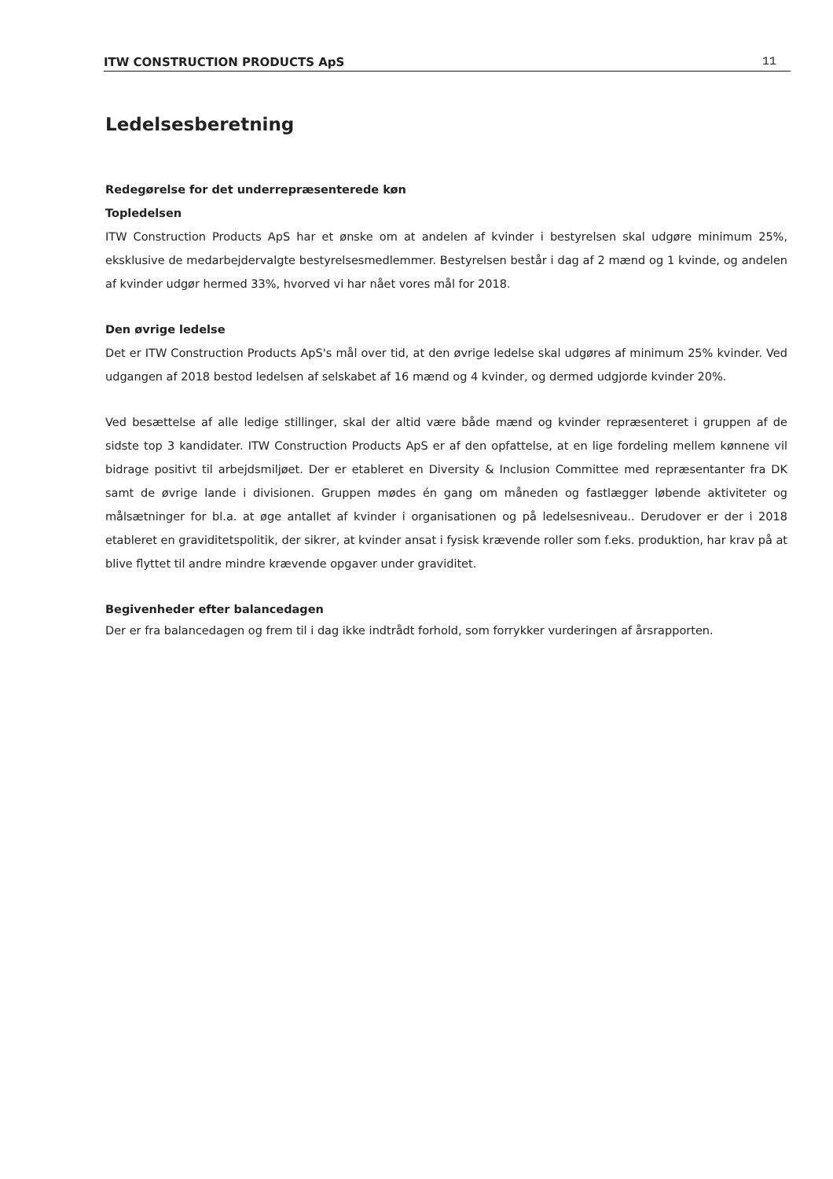ITW CONSTRUCTION PRODUCTS ApS 11
Ledelsesberetning
Redegørelse for det underrepræsenterede køn
Topledelsen
ITW Construction Products ApS har et ønske om at andelen af kvinder i bestyrelsen skal udgøre minimum 25%, eksklusive de medarbejdervalgte bestyrelsesmedlemmer. Bestyrelsen består i dag af 2 mænd og 1 kvinde, og andelen af kvinder udgør hermed 33%, hvorved vi har nået vores mål for 2018.
Den øvrige ledelse
Det er ITW Construction Products ApS's mål over tid, at den øvrige ledelse skal udgøres af minimum 25% kvinder. Ved udgangen af 2018 bestod ledelsen af selskabet af 16 mænd og 4 kvinder, og dermed udgjorde kvinder 20%.
Ved besættelse af alle ledige stillinger, skal der altid være både mænd og kvinder repræsenteret i gruppen af de sidste top 3 kandidater. ITW Construction Products ApS er af den opfattelse, at en lige fordeling mellem kønnene vil bidrage positivt til arbejdsmiljøet. Der er etableret en Diversity & Inclusion Committee med repræsentanter fra DK samt de øvrige lande i divisionen. Gruppen mødes én gang om måneden og fastlægger løbende aktiviteter og målsætninger for bl.a. at øge antallet af kvinder i organisationen og på ledelsesniveau.. Derudover er der i 2018 etableret en graviditetspolitik, der sikrer, at kvinder ansat i fysisk krævende roller som f.eks. produktion, har krav på at blive flyttet til andre mindre krævende opgaver under graviditet.
Begivenheder efter balancedagen
Der er fra balancedagen og frem til i dag ikke indtrådt forhold, som forrykker vurderingen af årsrapporten.